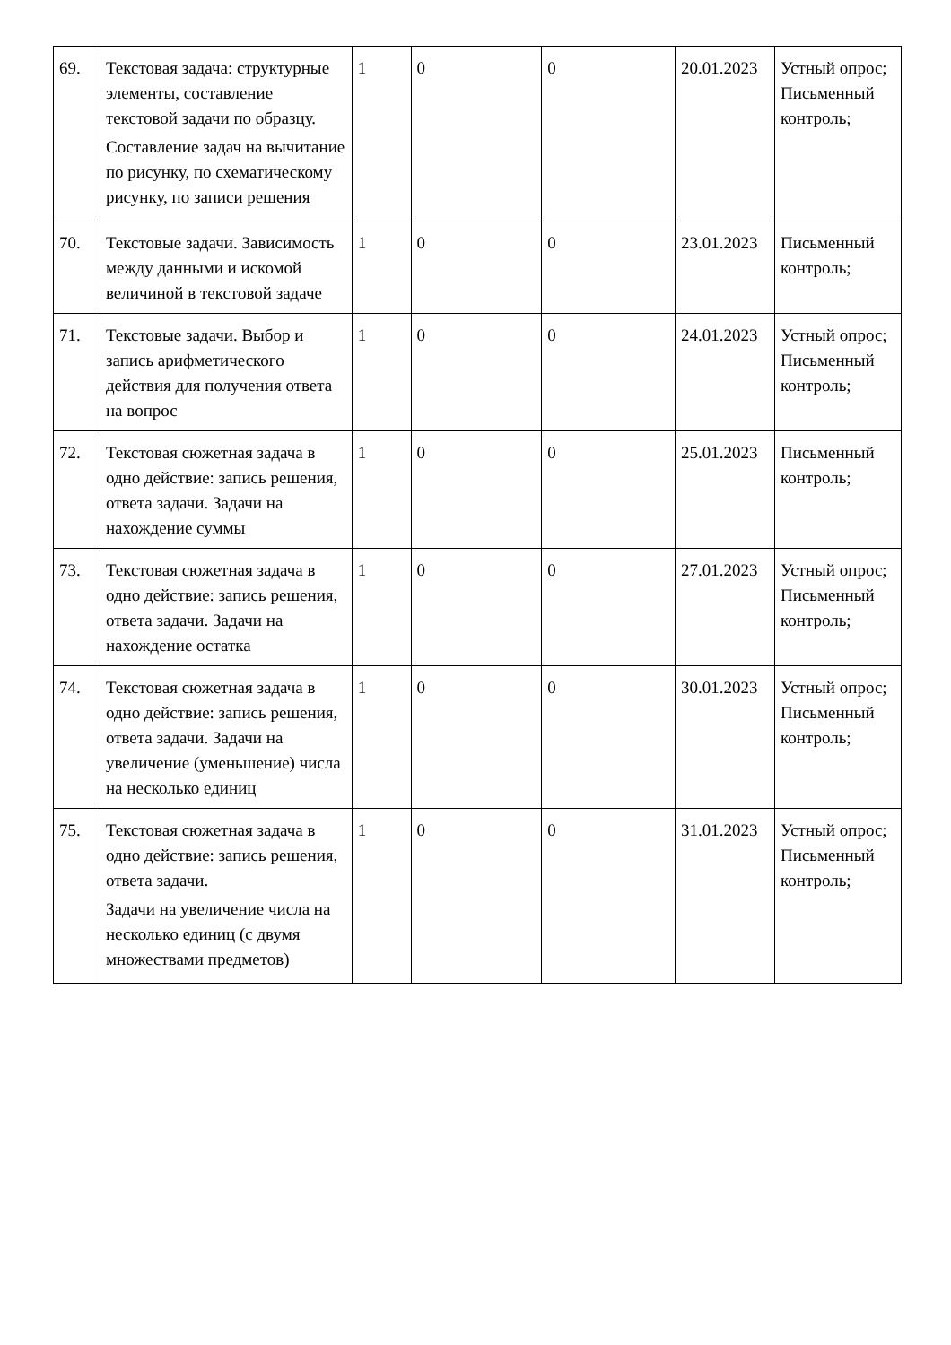| 69. | Текстовая задача: структурные элементы, составление текстовой задачи по образцу. Составление задач на вычитание по рисунку, по схематическому рисунку, по записи решения | 1 | 0 | 0 | 20.01.2023 | Устный опрос; Письменный контроль; |
| 70. | Текстовые задачи. Зависимость между данными и искомой величиной в текстовой задаче | 1 | 0 | 0 | 23.01.2023 | Письменный контроль; |
| 71. | Текстовые задачи. Выбор и запись арифметического действия для получения ответа на вопрос | 1 | 0 | 0 | 24.01.2023 | Устный опрос; Письменный контроль; |
| 72. | Текстовая сюжетная задача в одно действие: запись решения, ответа задачи. Задачи на нахождение суммы | 1 | 0 | 0 | 25.01.2023 | Письменный контроль; |
| 73. | Текстовая сюжетная задача в одно действие: запись решения, ответа задачи. Задачи на нахождение остатка | 1 | 0 | 0 | 27.01.2023 | Устный опрос; Письменный контроль; |
| 74. | Текстовая сюжетная задача в одно действие: запись решения, ответа задачи. Задачи на увеличение (уменьшение) числа на несколько единиц | 1 | 0 | 0 | 30.01.2023 | Устный опрос; Письменный контроль; |
| 75. | Текстовая сюжетная задача в одно действие: запись решения, ответа задачи. Задачи на увеличение числа на несколько единиц (с двумя множествами предметов) | 1 | 0 | 0 | 31.01.2023 | Устный опрос; Письменный контроль; |